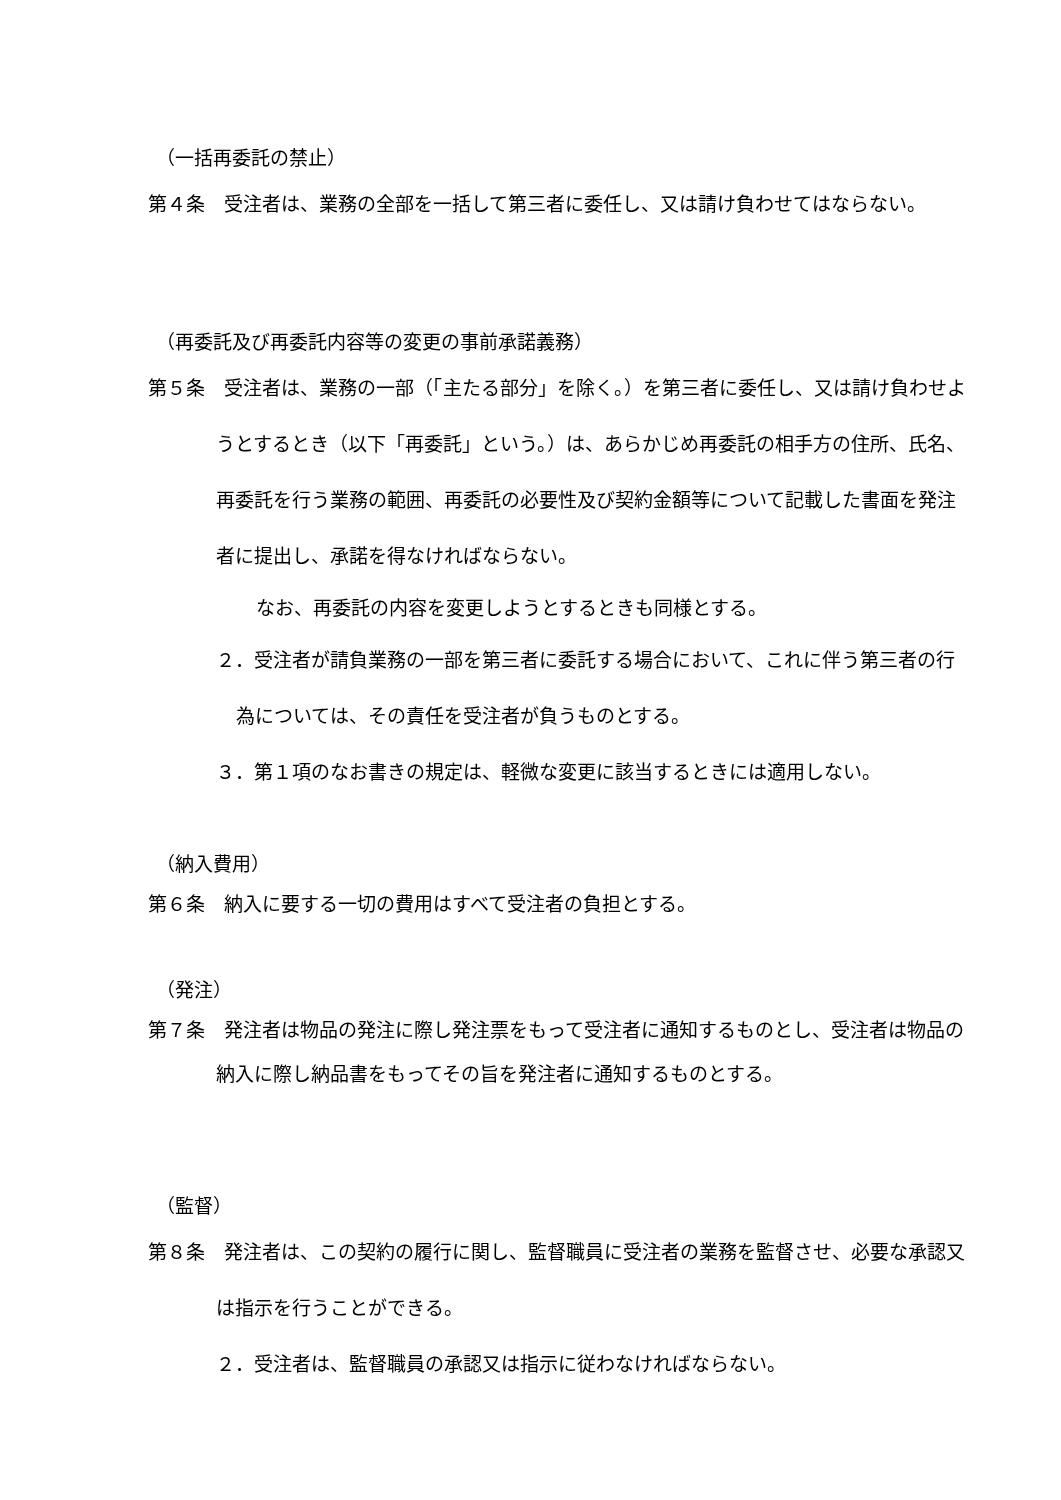（一括再委託の禁止）
第４条　受注者は、業務の全部を一括して第三者に委任し、又は請け負わせてはならない。
（再委託及び再委託内容等の変更の事前承諾義務）
第５条　受注者は、業務の一部（「主たる部分」を除く。）を第三者に委任し、又は請け負わせようとするとき（以下「再委託」という。）は、あらかじめ再委託の相手方の住所、氏名、再委託を行う業務の範囲、再委託の必要性及び契約金額等について記載した書面を発注者に提出し、承諾を得なければならない。
なお、再委託の内容を変更しようとするときも同様とする。
２．受注者が請負業務の一部を第三者に委託する場合において、これに伴う第三者の行為については、その責任を受注者が負うものとする。
３．第１項のなお書きの規定は、軽微な変更に該当するときには適用しない。
（納入費用）
第６条　納入に要する一切の費用はすべて受注者の負担とする。
（発注）
第７条　発注者は物品の発注に際し発注票をもって受注者に通知するものとし、受注者は物品の納入に際し納品書をもってその旨を発注者に通知するものとする。
（監督）
第８条　発注者は、この契約の履行に関し、監督職員に受注者の業務を監督させ、必要な承認又は指示を行うことができる。
２．受注者は、監督職員の承認又は指示に従わなければならない。